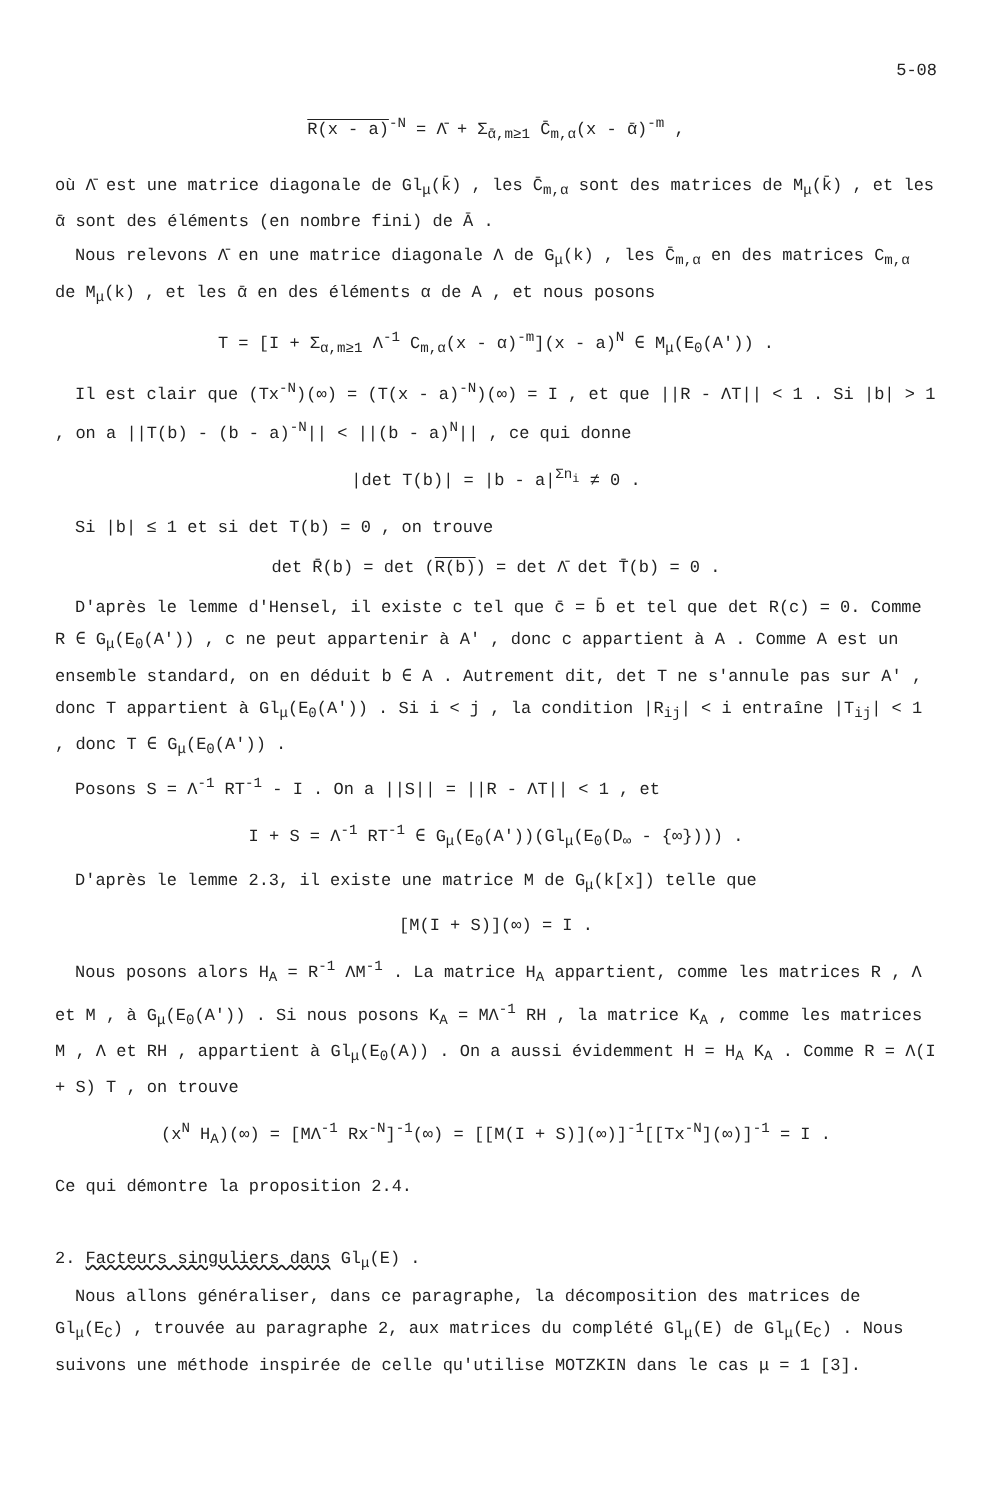5-08
R(x - a)<sup>-N</sup> = Λ̄ + Σ<sub>ᾱ,m≥1</sub> C̄<sub>m,α</sub>(x - ᾱ)<sup>-m</sup> ,
où Λ̄ est une matrice diagonale de Gl<sub>μ</sub>(k̄) , les C̄<sub>m,α</sub> sont des matrices de M<sub>μ</sub>(k̄) , et les ᾱ sont des éléments (en nombre fini) de Ā .
Nous relevons Λ̄ en une matrice diagonale Λ de G<sub>μ</sub>(k) , les C̄<sub>m,α</sub> en des matrices C<sub>m,α</sub> de M<sub>μ</sub>(k) , et les ᾱ en des éléments α de A , et nous posons
T = [I + Σ<sub>α,m≥1</sub> Λ<sup>-1</sup> C<sub>m,α</sub>(x - α)<sup>-m</sup>](x - a)<sup>N</sup> ∈ M<sub>μ</sub>(E<sub>0</sub>(A')) .
Il est clair que (Tx<sup>-N</sup>)(∞) = (T(x - a)<sup>-N</sup>)(∞) = I , et que ||R - ΛT|| < 1 . Si |b| > 1 , on a ||T(b) - (b - a)<sup>-N</sup>|| < ||(b - a)<sup>N</sup>|| , ce qui donne
|det T(b)| = |b - a|<sup>Σn<sub>i</sub></sup> ≠ 0 .
Si |b| ≤ 1 et si det T(b) = 0 , on trouve
det R̄(b) = det (R(b)) = det Λ̄ det T̄(b) = 0 .
D'après le lemme d'Hensel, il existe c tel que c̄ = b̄ et tel que det R(c) = 0. Comme R ∈ G<sub>μ</sub>(E<sub>0</sub>(A')) , c ne peut appartenir à A' , donc c appartient à A . Comme A est un ensemble standard, on en déduit b ∈ A . Autrement dit, det T ne s'annule pas sur A' , donc T appartient à Gl<sub>μ</sub>(E<sub>0</sub>(A')) . Si i < j , la condition |R<sub>ij</sub>| < i entraîne |T<sub>ij</sub>| < 1 , donc T ∈ G<sub>μ</sub>(E<sub>0</sub>(A')) .
Posons S = Λ<sup>-1</sup> RT<sup>-1</sup> - I . On a ||S|| = ||R - ΛT|| < 1 , et
I + S = Λ<sup>-1</sup> RT<sup>-1</sup> ∈ G<sub>μ</sub>(E<sub>0</sub>(A'))(Gl<sub>μ</sub>(E<sub>0</sub>(D<sub>∞</sub> - {∞}))) .
D'après le lemme 2.3, il existe une matrice M de G<sub>μ</sub>(k[x]) telle que
[M(I + S)](∞) = I .
Nous posons alors H<sub>A</sub> = R<sup>-1</sup> ΛM<sup>-1</sup> . La matrice H<sub>A</sub> appartient, comme les matrices R , Λ et M , à G<sub>μ</sub>(E<sub>0</sub>(A')) . Si nous posons K<sub>A</sub> = MΛ<sup>-1</sup> RH , la matrice K<sub>A</sub> , comme les matrices M , Λ et RH , appartient à Gl<sub>μ</sub>(E<sub>0</sub>(A)) . On a aussi évidemment H = H<sub>A</sub> K<sub>A</sub> . Comme R = Λ(I + S) T , on trouve
(x<sup>N</sup> H<sub>A</sub>)(∞) = [MΛ<sup>-1</sup> Rx<sup>-N</sup>]<sup>-1</sup>(∞) = [[M(I + S)](∞)]<sup>-1</sup>[[Tx<sup>-N</sup>](∞)]<sup>-1</sup> = I .
Ce qui démontre la proposition 2.4.
2. Facteurs singuliers dans Gl<sub>μ</sub>(E) .
Nous allons généraliser, dans ce paragraphe, la décomposition des matrices de Gl<sub>μ</sub>(E<sub>C</sub>) , trouvée au paragraphe 2, aux matrices du complété Gl<sub>μ</sub>(E) de Gl<sub>μ</sub>(E<sub>C</sub>) . Nous suivons une méthode inspirée de celle qu'utilise MOTZKIN dans le cas μ = 1 [3].